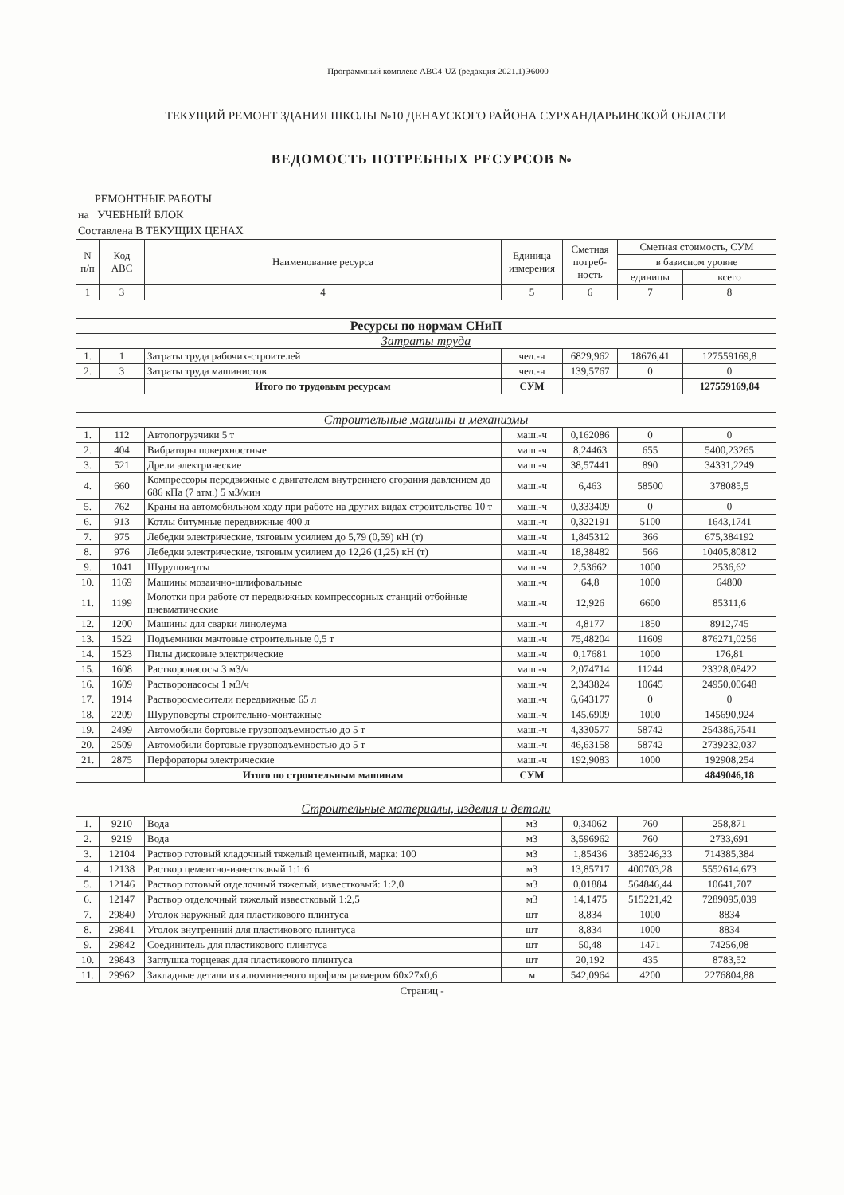Программный комплекс АВС4-UZ (редакция 2021.1)Э6000
ТЕКУЩИЙ РЕМОНТ ЗДАНИЯ ШКОЛЫ №10 ДЕНАУСКОГО РАЙОНА СУРХАНДАРЬИНСКОЙ ОБЛАСТИ
ВЕДОМОСТЬ ПОТРЕБНЫХ РЕСУРСОВ №
РЕМОНТНЫЕ РАБОТЫ
на УЧЕБНЫЙ БЛОК
Составлена В ТЕКУЩИХ ЦЕНАХ
| N п/п | Код АВС | Наименование ресурса | Единица измерения | Сметная потреб-ность | Сметная стоимость, СУМ | |
| --- | --- | --- | --- | --- | --- | --- |
| | | | | | в базисном уровне | |
| | | | | | единицы | всего |
| 1 | 3 | 4 | 5 | 6 | 7 | 8 |
| Ресурсы по нормам СНиП | | | | | | |
| Затраты труда | | | | | | |
| 1. | 1 | Затраты труда рабочих-строителей | чел.-ч | 6829,962 | 18676,41 | 127559169,8 |
| 2. | 3 | Затраты труда машинистов | чел.-ч | 139,5767 | 0 | 0 |
| | | Итого по трудовым ресурсам | СУМ | | | 127559169,84 |
| Строительные машины и механизмы | | | | | | |
| 1. | 112 | Автопогрузчики 5 т | маш.-ч | 0,162086 | 0 | 0 |
| 2. | 404 | Вибраторы поверхностные | маш.-ч | 8,24463 | 655 | 5400,23265 |
| 3. | 521 | Дрели электрические | маш.-ч | 38,57441 | 890 | 34331,2249 |
| 4. | 660 | Компрессоры передвижные с двигателем внутреннего сгорания давлением до 686 кПа (7 атм.) 5 м3/мин | маш.-ч | 6,463 | 58500 | 378085,5 |
| 5. | 762 | Краны на автомобильном ходу при работе на других видах строительства 10 т | маш.-ч | 0,333409 | 0 | 0 |
| 6. | 913 | Котлы битумные передвижные 400 л | маш.-ч | 0,322191 | 5100 | 1643,1741 |
| 7. | 975 | Лебедки электрические, тяговым усилием до 5,79 (0,59) кН (т) | маш.-ч | 1,845312 | 366 | 675,384192 |
| 8. | 976 | Лебедки электрические, тяговым усилием до 12,26 (1,25) кН (т) | маш.-ч | 18,38482 | 566 | 10405,80812 |
| 9. | 1041 | Шуруповерты | маш.-ч | 2,53662 | 1000 | 2536,62 |
| 10. | 1169 | Машины мозаично-шлифовальные | маш.-ч | 64,8 | 1000 | 64800 |
| 11. | 1199 | Молотки при работе от передвижных компрессорных станций отбойные пневматические | маш.-ч | 12,926 | 6600 | 85311,6 |
| 12. | 1200 | Машины для сварки линолеума | маш.-ч | 4,8177 | 1850 | 8912,745 |
| 13. | 1522 | Подъемники мачтовые строительные 0,5 т | маш.-ч | 75,48204 | 11609 | 876271,0256 |
| 14. | 1523 | Пилы дисковые электрические | маш.-ч | 0,17681 | 1000 | 176,81 |
| 15. | 1608 | Растворонасосы 3 м3/ч | маш.-ч | 2,074714 | 11244 | 23328,08422 |
| 16. | 1609 | Растворонасосы 1 м3/ч | маш.-ч | 2,343824 | 10645 | 24950,00648 |
| 17. | 1914 | Растворосмесители передвижные 65 л | маш.-ч | 6,643177 | 0 | 0 |
| 18. | 2209 | Шуруповерты строительно-монтажные | маш.-ч | 145,6909 | 1000 | 145690,924 |
| 19. | 2499 | Автомобили бортовые грузоподъемностью до 5 т | маш.-ч | 4,330577 | 58742 | 254386,7541 |
| 20. | 2509 | Автомобили бортовые грузоподъемностью до 5 т | маш.-ч | 46,63158 | 58742 | 2739232,037 |
| 21. | 2875 | Перфораторы электрические | маш.-ч | 192,9083 | 1000 | 192908,254 |
| | | Итого по строительным машинам | СУМ | | | 4849046,18 |
| Строительные материалы, изделия и детали | | | | | | |
| 1. | 9210 | Вода | м3 | 0,34062 | 760 | 258,871 |
| 2. | 9219 | Вода | м3 | 3,596962 | 760 | 2733,691 |
| 3. | 12104 | Раствор готовый кладочный тяжелый цементный, марка: 100 | м3 | 1,85436 | 385246,33 | 714385,384 |
| 4. | 12138 | Раствор цементно-известковый 1:1:6 | м3 | 13,85717 | 400703,28 | 5552614,673 |
| 5. | 12146 | Раствор готовый отделочный тяжелый, известковый: 1:2,0 | м3 | 0,01884 | 564846,44 | 10641,707 |
| 6. | 12147 | Раствор отделочный тяжелый известковый 1:2,5 | м3 | 14,1475 | 515221,42 | 7289095,039 |
| 7. | 29840 | Уголок наружный для пластикового плинтуса | шт | 8,834 | 1000 | 8834 |
| 8. | 29841 | Уголок внутренний для пластикового плинтуса | шт | 8,834 | 1000 | 8834 |
| 9. | 29842 | Соединитель для пластикового плинтуса | шт | 50,48 | 1471 | 74256,08 |
| 10. | 29843 | Заглушка торцевая для пластикового плинтуса | шт | 20,192 | 435 | 8783,52 |
| 11. | 29962 | Закладные детали из алюминиевого профиля размером 60x27x0,6 | м | 542,0964 | 4200 | 2276804,88 |
Страниц -